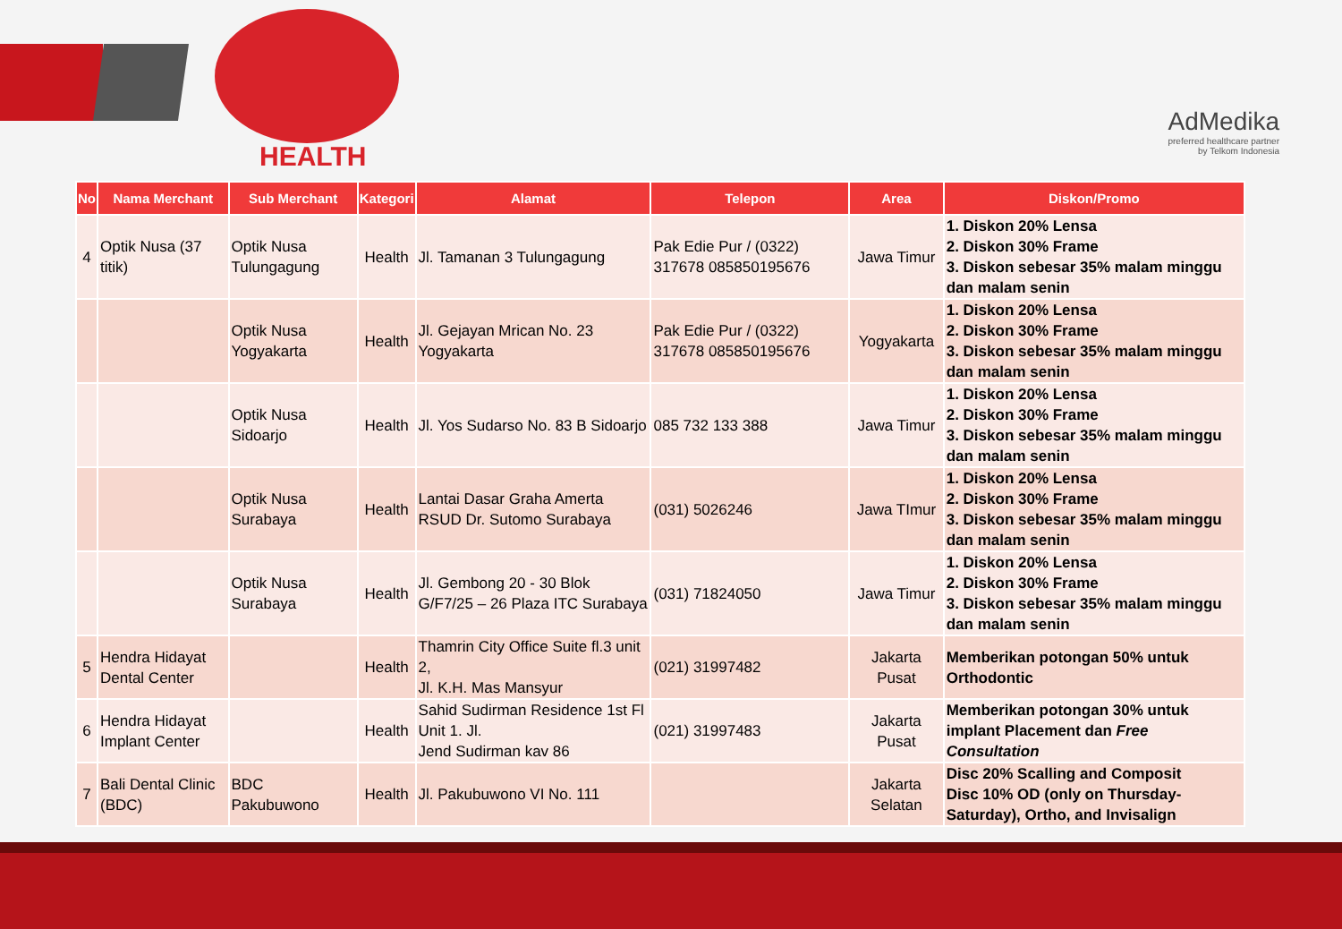HEALTH
AdMedika
preferred healthcare partner
by Telkom Indonesia
| No | Nama Merchant | Sub Merchant | Kategori | Alamat | Telepon | Area | Diskon/Promo |
| --- | --- | --- | --- | --- | --- | --- | --- |
| 4 | Optik Nusa (37 titik) | Optik Nusa Tulungagung | Health | Jl. Tamanan 3 Tulungagung | Pak Edie Pur / (0322) 317678 085850195676 | Jawa Timur | 1. Diskon 20% Lensa 2. Diskon 30% Frame 3. Diskon sebesar 35% malam minggu dan malam senin |
| | | Optik Nusa Yogyakarta | Health | Jl. Gejayan Mrican No. 23 Yogyakarta | Pak Edie Pur / (0322) 317678 085850195676 | Yogyakarta | 1. Diskon 20% Lensa 2. Diskon 30% Frame 3. Diskon sebesar 35% malam minggu dan malam senin |
| | | Optik Nusa Sidoarjo | Health | Jl. Yos Sudarso No. 83 B Sidoarjo | 085 732 133 388 | Jawa Timur | 1. Diskon 20% Lensa 2. Diskon 30% Frame 3. Diskon sebesar 35% malam minggu dan malam senin |
| | | Optik Nusa Surabaya | Health | Lantai Dasar Graha Amerta RSUD Dr. Sutomo Surabaya | (031) 5026246 | Jawa TImur | 1. Diskon 20% Lensa 2. Diskon 30% Frame 3. Diskon sebesar 35% malam minggu dan malam senin |
| | | Optik Nusa Surabaya | Health | Jl. Gembong 20 - 30 Blok G/F7/25 – 26 Plaza ITC Surabaya | (031) 71824050 | Jawa Timur | 1. Diskon 20% Lensa 2. Diskon 30% Frame 3. Diskon sebesar 35% malam minggu dan malam senin |
| 5 | Hendra Hidayat Dental Center | | Health | Thamrin City Office Suite fl.3 unit 2, Jl. K.H. Mas Mansyur | (021) 31997482 | Jakarta Pusat | Memberikan potongan 50% untuk Orthodontic |
| 6 | Hendra Hidayat Implant Center | | Health | Sahid Sudirman Residence 1st Fl Unit 1. Jl. Jend Sudirman kav 86 | (021) 31997483 | Jakarta Pusat | Memberikan potongan 30% untuk implant Placement dan Free Consultation |
| 7 | Bali Dental Clinic (BDC) | BDC Pakubuwono | Health | Jl. Pakubuwono VI No. 111 | | Jakarta Selatan | Disc 20% Scalling and Composit Disc 10% OD (only on Thursday-Saturday), Ortho, and Invisalign |